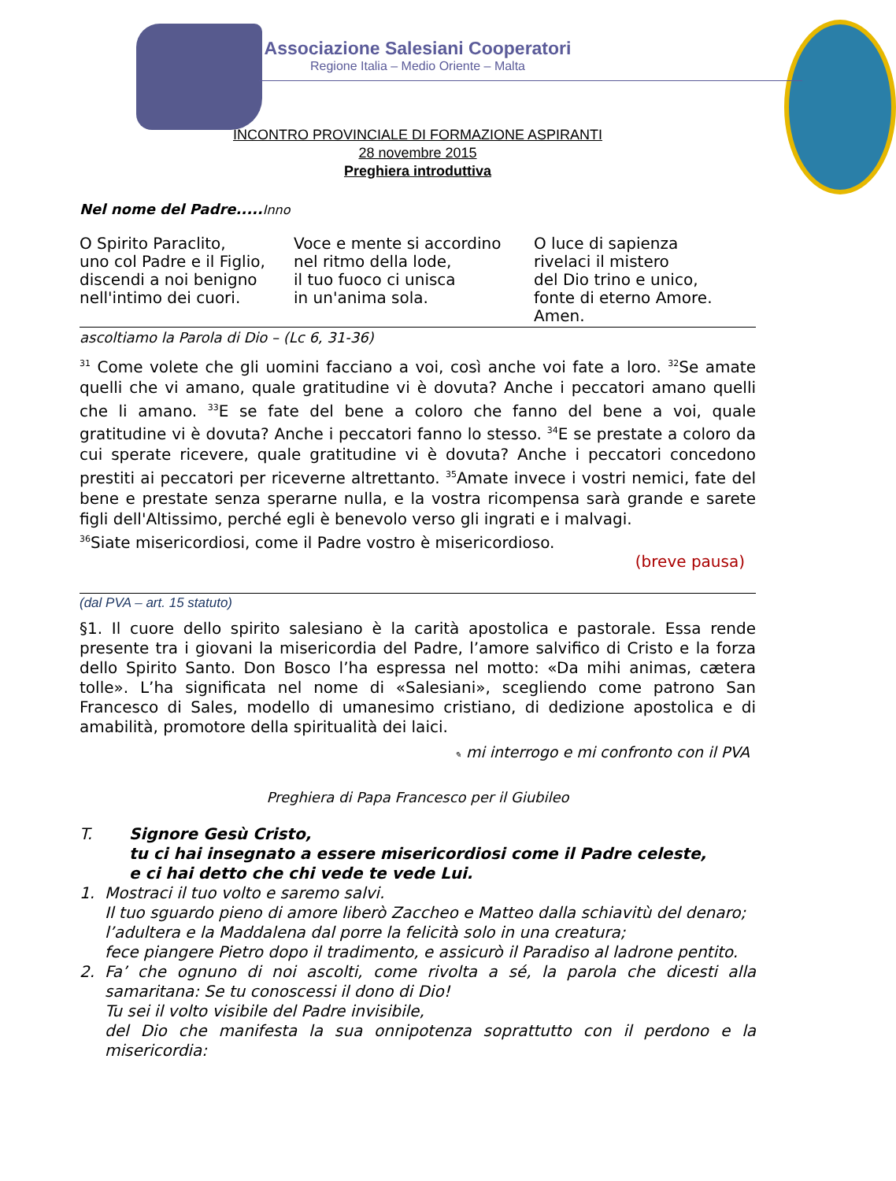Associazione Salesiani Cooperatori
Regione Italia – Medio Oriente – Malta
INCONTRO PROVINCIALE DI FORMAZIONE ASPIRANTI
28 novembre 2015
Preghiera introduttiva
Nel nome del Padre..... Inno
O Spirito Paraclito,
uno col Padre e il Figlio,
discendi a noi benigno
nell'intimo dei cuori.
Voce e mente si accordino
nel ritmo della lode,
il tuo fuoco ci unisca
in un'anima sola.
O luce di sapienza
rivelaci il mistero
del Dio trino e unico,
fonte di eterno Amore.
Amen.
ascoltiamo la Parola di Dio – (Lc 6, 31-36)
<sup>31</sup> Come volete che gli uomini facciano a voi, così anche voi fate a loro. <sup>32</sup>Se amate quelli che vi amano, quale gratitudine vi è dovuta? Anche i peccatori amano quelli che li amano. <sup>33</sup>E se fate del bene a coloro che fanno del bene a voi, quale gratitudine vi è dovuta? Anche i peccatori fanno lo stesso. <sup>34</sup>E se prestate a coloro da cui sperate ricevere, quale gratitudine vi è dovuta? Anche i peccatori concedono prestiti ai peccatori per riceverne altrettanto. <sup>35</sup>Amate invece i vostri nemici, fate del bene e prestate senza sperarne nulla, e la vostra ricompensa sarà grande e sarete figli dell'Altissimo, perché egli è benevolo verso gli ingrati e i malvagi.
<sup>36</sup> Siate misericordiosi, come il Padre vostro è misericordioso.
(breve pausa)
(dal PVA – art. 15 statuto)
§1. Il cuore dello spirito salesiano è la carità apostolica e pastorale. Essa rende presente tra i giovani la misericordia del Padre, l’amore salvifico di Cristo e la forza dello Spirito Santo. Don Bosco l’ha espressa nel motto: «Da mihi animas, cætera tolle». L’ha significata nel nome di «Salesiani», scegliendo come patrono San Francesco di Sales, modello di umanesimo cristiano, di dedizione apostolica e di amabilità, promotore della spiritualità dei laici.
✎ mi interrogo e mi confronto con il PVA
Preghiera di Papa Francesco per il Giubileo
T. Signore Gesù Cristo,
tu ci hai insegnato a essere misericordiosi come il Padre celeste,
e ci hai detto che chi vede te vede Lui.
1.
Mostraci il tuo volto e saremo salvi.
Il tuo sguardo pieno di amore liberò Zaccheo e Matteo dalla schiavitù del denaro;
l’adultera e la Maddalena dal porre la felicità solo in una creatura;
fece piangere Pietro dopo il tradimento, e assicurò il Paradiso al ladrone pentito.
2.
Fa’ che ognuno di noi ascolti, come rivolta a sé, la parola che dicesti alla samaritana: Se tu conoscessi il dono di Dio!
Tu sei il volto visibile del Padre invisibile,
del Dio che manifesta la sua onnipotenza soprattutto con il perdono e la misericordia: